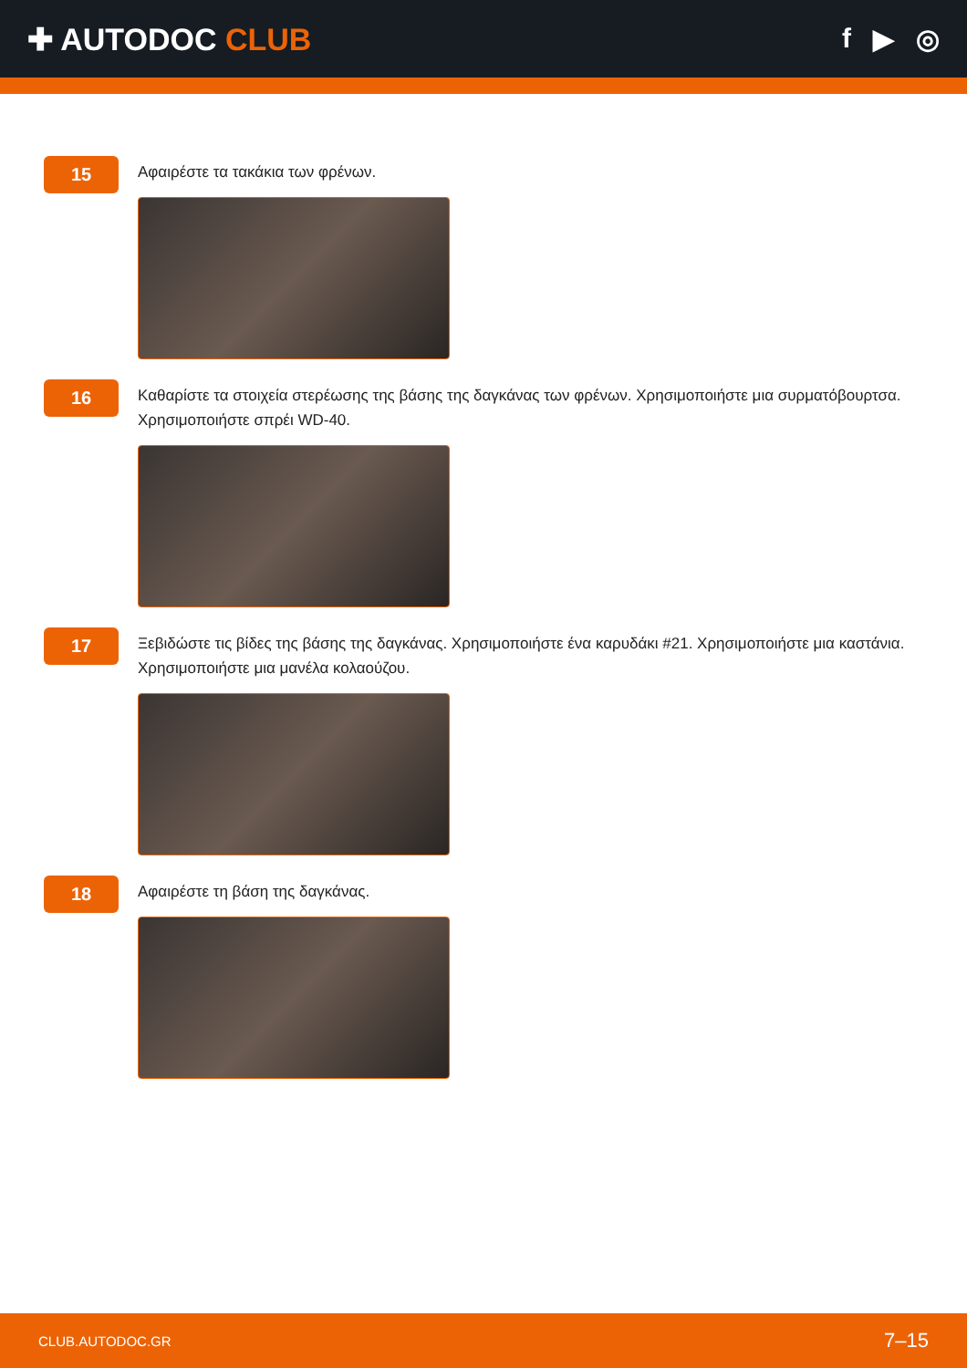✚ AUTODOC CLUB f ▶ ◎
15
Αφαιρέστε τα τακάκια των φρένων.
16
Καθαρίστε τα στοιχεία στερέωσης της βάσης της δαγκάνας των φρένων. Χρησιμοποιήστε μια συρματόβουρτσα. Χρησιμοποιήστε σπρέι WD-40.
17
Ξεβιδώστε τις βίδες της βάσης της δαγκάνας. Χρησιμοποιήστε ένα καρυδάκι #21. Χρησιμοποιήστε μια καστάνια. Χρησιμοποιήστε μια μανέλα κολαούζου.
18
Αφαιρέστε τη βάση της δαγκάνας.
CLUB.AUTODOC.GR 7–15